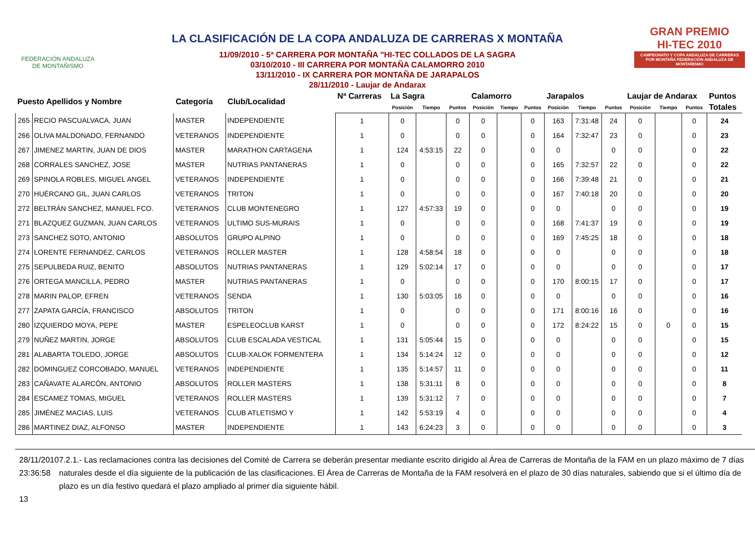FEDERACIÓN ANDALUZA
DE MONTAÑISMO
LA CLASIFICACIÓN DE LA COPA ANDALUZA DE CARRERAS X MONTAÑA
11/09/2010 - 5ª CARRERA POR MONTAÑA "HI-TEC COLLADOS DE LA SAGRA
03/10/2010 - III CARRERA POR MONTAÑA CALAMORRO 2010
13/11/2010 - IX CARRERA POR MONTAÑA DE JARAPALOS
28/11/2010 - Laujar de Andarax
GRAN PREMIO
HI-TEC 2010
CAMPEONATO Y COPA ANDALUZA DE CARRERAS POR MONTAÑA FEDERACIÓN ANDALUZA DE MONTAÑISMO
| Puesto Apellidos y Nombre | | Categoría | Club/Localidad | Nª Carreras | La Sagra | | | Calamorro | | | Jarapalos | | | Laujar de Andarax | | | Puntos |
| --- | --- | --- | --- | --- | --- | --- | --- | --- | --- | --- | --- | --- | --- | --- | --- | --- | --- |
| | | | | | Posición | Tiempo | Puntos | Posición | Tiempo | Puntos | Posición | Tiempo | Puntos | Posición | Tiempo | Puntos | Totales |
| 265 | RECIO PASCUALVACA, JUAN | MASTER | INDEPENDIENTE | 1 | 0 | | 0 | 0 | | 0 | 163 | 7:31:48 | 24 | 0 | | 0 | 24 |
| 266 | OLIVA MALDONADO, FERNANDO | VETERANOS | INDEPENDIENTE | 1 | 0 | | 0 | 0 | | 0 | 164 | 7:32:47 | 23 | 0 | | 0 | 23 |
| 267 | JIMENEZ MARTIN, JUAN DE DIOS | MASTER | MARATHON CARTAGENA | 1 | 124 | 4:53:15 | 22 | 0 | | 0 | 0 | | 0 | 0 | | 0 | 22 |
| 268 | CORRALES SANCHEZ, JOSE | MASTER | NUTRIAS PANTANERAS | 1 | 0 | | 0 | 0 | | 0 | 165 | 7:32:57 | 22 | 0 | | 0 | 22 |
| 269 | SPINOLA ROBLES, MIGUEL ANGEL | VETERANOS | INDEPENDIENTE | 1 | 0 | | 0 | 0 | | 0 | 166 | 7:39:48 | 21 | 0 | | 0 | 21 |
| 270 | HUÉRCANO GIL, JUAN CARLOS | VETERANOS | TRITON | 1 | 0 | | 0 | 0 | | 0 | 167 | 7:40:18 | 20 | 0 | | 0 | 20 |
| 272 | BELTRÁN SANCHEZ, MANUEL FCO. | VETERANOS | CLUB MONTENEGRO | 1 | 127 | 4:57:33 | 19 | 0 | | 0 | 0 | | 0 | 0 | | 0 | 19 |
| 271 | BLAZQUEZ GUZMAN, JUAN CARLOS | VETERANOS | ULTIMO SUS-MURAIS | 1 | 0 | | 0 | 0 | | 0 | 168 | 7:41:37 | 19 | 0 | | 0 | 19 |
| 273 | SANCHEZ SOTO, ANTONIO | ABSOLUTOS | GRUPO ALPINO | 1 | 0 | | 0 | 0 | | 0 | 169 | 7:45:25 | 18 | 0 | | 0 | 18 |
| 274 | LORENTE FERNANDEZ, CARLOS | VETERANOS | ROLLER MASTER | 1 | 128 | 4:58:54 | 18 | 0 | | 0 | 0 | | 0 | 0 | | 0 | 18 |
| 275 | SEPULBEDA RUIZ, BENITO | ABSOLUTOS | NUTRIAS PANTANERAS | 1 | 129 | 5:02:14 | 17 | 0 | | 0 | 0 | | 0 | 0 | | 0 | 17 |
| 276 | ORTEGA MANCILLA, PEDRO | MASTER | NUTRIAS PANTANERAS | 1 | 0 | | 0 | 0 | | 0 | 170 | 8:00:15 | 17 | 0 | | 0 | 17 |
| 278 | MARIN PALOP, EFREN | VETERANOS | SENDA | 1 | 130 | 5:03:05 | 16 | 0 | | 0 | 0 | | 0 | 0 | | 0 | 16 |
| 277 | ZAPATA GARCÍA, FRANCISCO | ABSOLUTOS | TRITON | 1 | 0 | | 0 | 0 | | 0 | 171 | 8:00:16 | 16 | 0 | | 0 | 16 |
| 280 | IZQUIERDO MOYA, PEPE | MASTER | ESPELEOCLUB KARST | 1 | 0 | | 0 | 0 | | 0 | 172 | 8:24:22 | 15 | 0 | 0 | 0 | 15 |
| 279 | NUÑEZ MARTIN, JORGE | ABSOLUTOS | CLUB ESCALADA VESTICAL | 1 | 131 | 5:05:44 | 15 | 0 | | 0 | 0 | | 0 | 0 | | 0 | 15 |
| 281 | ALABARTA TOLEDO, JORGE | ABSOLUTOS | CLUB-XALOK FORMENTERA | 1 | 134 | 5:14:24 | 12 | 0 | | 0 | 0 | | 0 | 0 | | 0 | 12 |
| 282 | DOMINGUEZ CORCOBADO, MANUEL | VETERANOS | INDEPENDIENTE | 1 | 135 | 5:14:57 | 11 | 0 | | 0 | 0 | | 0 | 0 | | 0 | 11 |
| 283 | CAÑAVATE ALARCÓN, ANTONIO | ABSOLUTOS | ROLLER MASTERS | 1 | 138 | 5:31:11 | 8 | 0 | | 0 | 0 | | 0 | 0 | | 0 | 8 |
| 284 | ESCAMEZ TOMAS, MIGUEL | VETERANOS | ROLLER MASTERS | 1 | 139 | 5:31:12 | 7 | 0 | | 0 | 0 | | 0 | 0 | | 0 | 7 |
| 285 | JIMÉNEZ MACIAS, LUIS | VETERANOS | CLUB ATLETISMO Y | 1 | 142 | 5:53:19 | 4 | 0 | | 0 | 0 | | 0 | 0 | | 0 | 4 |
| 286 | MARTINEZ DIAZ, ALFONSO | MASTER | INDEPENDIENTE | 1 | 143 | 6:24:23 | 3 | 0 | | 0 | 0 | | 0 | 0 | | 0 | 3 |
28/11/2010 23:36:58
13
7.2.1.- Las reclamaciones contra las decisiones del Comité de Carrera se deberán presentar mediante escrito dirigido al Área de Carreras de Montaña de la FAM en un plazo máximo de 7 días naturales desde el día siguiente de la publicación de las clasificaciones. El Área de Carreras de Montaña de la FAM resolverá en el plazo de 30 días naturales, sabiendo que si el último día de plazo es un día festivo quedará el plazo ampliado al primer día siguiente hábil.